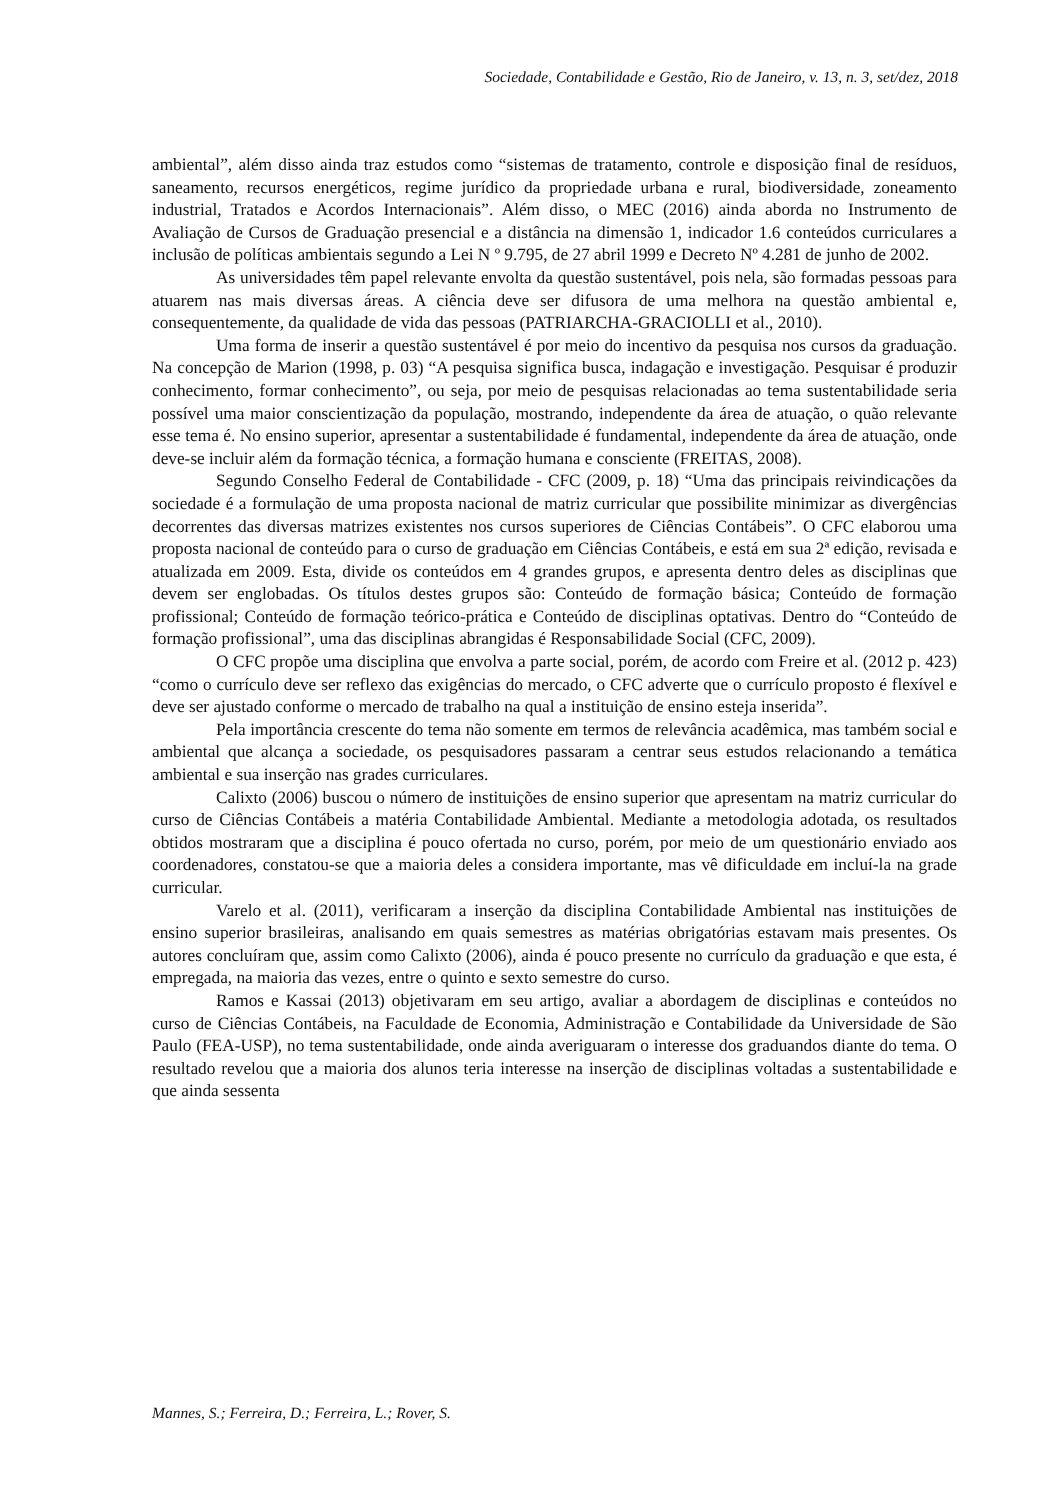Sociedade, Contabilidade e Gestão, Rio de Janeiro, v. 13, n. 3, set/dez, 2018
ambiental”, além disso ainda traz estudos como “sistemas de tratamento, controle e disposição final de resíduos, saneamento, recursos energéticos, regime jurídico da propriedade urbana e rural, biodiversidade, zoneamento industrial, Tratados e Acordos Internacionais”. Além disso, o MEC (2016) ainda aborda no Instrumento de Avaliação de Cursos de Graduação presencial e a distância na dimensão 1, indicador 1.6 conteúdos curriculares a inclusão de políticas ambientais segundo a Lei N º 9.795, de 27 abril 1999 e Decreto Nº 4.281 de junho de 2002.
As universidades têm papel relevante envolta da questão sustentável, pois nela, são formadas pessoas para atuarem nas mais diversas áreas. A ciência deve ser difusora de uma melhora na questão ambiental e, consequentemente, da qualidade de vida das pessoas (PATRIARCHA-GRACIOLLI et al., 2010).
Uma forma de inserir a questão sustentável é por meio do incentivo da pesquisa nos cursos da graduação. Na concepção de Marion (1998, p. 03) “A pesquisa significa busca, indagação e investigação. Pesquisar é produzir conhecimento, formar conhecimento”, ou seja, por meio de pesquisas relacionadas ao tema sustentabilidade seria possível uma maior conscientização da população, mostrando, independente da área de atuação, o quão relevante esse tema é. No ensino superior, apresentar a sustentabilidade é fundamental, independente da área de atuação, onde deve-se incluir além da formação técnica, a formação humana e consciente (FREITAS, 2008).
Segundo Conselho Federal de Contabilidade - CFC (2009, p. 18) “Uma das principais reivindicações da sociedade é a formulação de uma proposta nacional de matriz curricular que possibilite minimizar as divergências decorrentes das diversas matrizes existentes nos cursos superiores de Ciências Contábeis”. O CFC elaborou uma proposta nacional de conteúdo para o curso de graduação em Ciências Contábeis, e está em sua 2ª edição, revisada e atualizada em 2009. Esta, divide os conteúdos em 4 grandes grupos, e apresenta dentro deles as disciplinas que devem ser englobadas. Os títulos destes grupos são: Conteúdo de formação básica; Conteúdo de formação profissional; Conteúdo de formação teórico-prática e Conteúdo de disciplinas optativas. Dentro do “Conteúdo de formação profissional”, uma das disciplinas abrangidas é Responsabilidade Social (CFC, 2009).
O CFC propõe uma disciplina que envolva a parte social, porém, de acordo com Freire et al. (2012 p. 423) “como o currículo deve ser reflexo das exigências do mercado, o CFC adverte que o currículo proposto é flexível e deve ser ajustado conforme o mercado de trabalho na qual a instituição de ensino esteja inserida”.
Pela importância crescente do tema não somente em termos de relevância acadêmica, mas também social e ambiental que alcança a sociedade, os pesquisadores passaram a centrar seus estudos relacionando a temática ambiental e sua inserção nas grades curriculares.
Calixto (2006) buscou o número de instituições de ensino superior que apresentam na matriz curricular do curso de Ciências Contábeis a matéria Contabilidade Ambiental. Mediante a metodologia adotada, os resultados obtidos mostraram que a disciplina é pouco ofertada no curso, porém, por meio de um questionário enviado aos coordenadores, constatou-se que a maioria deles a considera importante, mas vê dificuldade em incluí-la na grade curricular.
Varelo et al. (2011), verificaram a inserção da disciplina Contabilidade Ambiental nas instituições de ensino superior brasileiras, analisando em quais semestres as matérias obrigatórias estavam mais presentes. Os autores concluíram que, assim como Calixto (2006), ainda é pouco presente no currículo da graduação e que esta, é empregada, na maioria das vezes, entre o quinto e sexto semestre do curso.
Ramos e Kassai (2013) objetivaram em seu artigo, avaliar a abordagem de disciplinas e conteúdos no curso de Ciências Contábeis, na Faculdade de Economia, Administração e Contabilidade da Universidade de São Paulo (FEA-USP), no tema sustentabilidade, onde ainda averiguaram o interesse dos graduandos diante do tema. O resultado revelou que a maioria dos alunos teria interesse na inserção de disciplinas voltadas a sustentabilidade e que ainda sessenta
Mannes, S.; Ferreira, D.; Ferreira, L.; Rover, S.